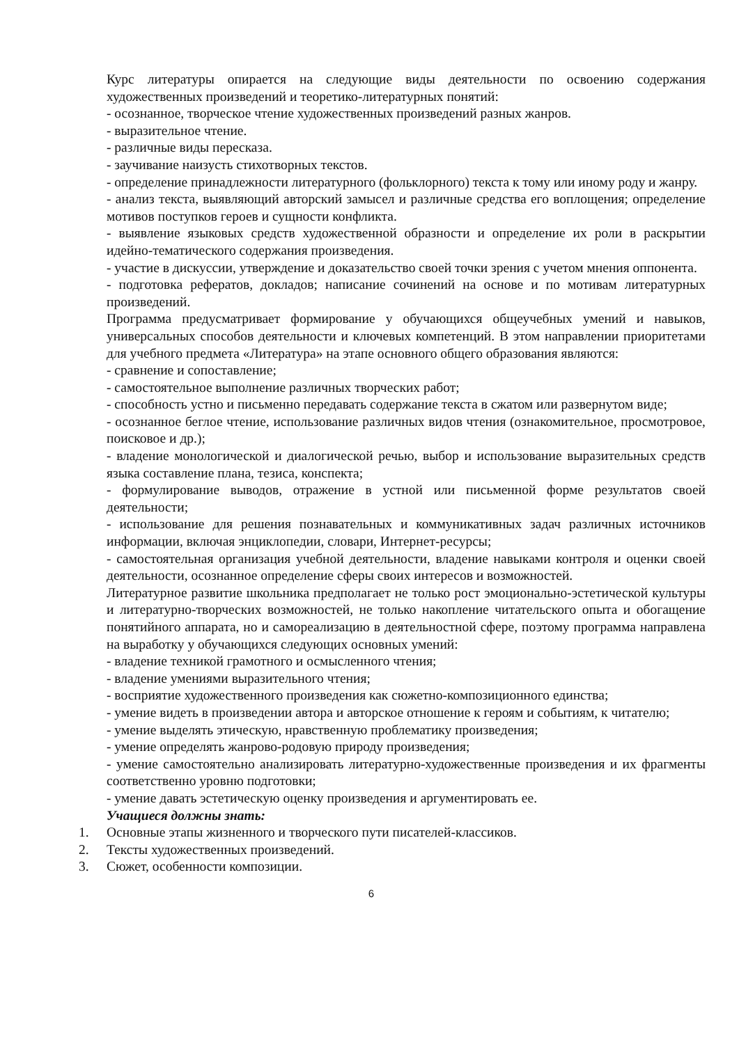Курс литературы опирается на следующие виды деятельности по освоению содержания художественных произведений и теоретико-литературных понятий:
- осознанное, творческое чтение художественных произведений разных жанров.
- выразительное чтение.
- различные виды пересказа.
- заучивание наизусть стихотворных текстов.
- определение принадлежности литературного (фольклорного) текста к тому или иному роду и жанру.
- анализ текста, выявляющий авторский замысел и различные средства его воплощения; определение мотивов поступков героев и сущности конфликта.
- выявление языковых средств художественной образности и определение их роли в раскрытии идейно-тематического содержания произведения.
- участие в дискуссии, утверждение и доказательство своей точки зрения с учетом мнения оппонента.
- подготовка рефератов, докладов; написание сочинений на основе и по мотивам литературных произведений.
Программа предусматривает формирование у обучающихся общеучебных умений и навыков, универсальных способов деятельности и ключевых компетенций. В этом направлении приоритетами для учебного предмета «Литература» на этапе основного общего образования являются:
- сравнение и сопоставление;
- самостоятельное выполнение различных творческих работ;
- способность устно и письменно передавать содержание текста в сжатом или развернутом виде;
- осознанное беглое чтение, использование различных видов чтения (ознакомительное, просмотровое, поисковое и др.);
- владение монологической и диалогической речью, выбор и использование выразительных средств языка составление плана, тезиса, конспекта;
- формулирование выводов, отражение в устной или письменной форме результатов своей деятельности;
- использование для решения познавательных и коммуникативных задач различных источников информации, включая энциклопедии, словари, Интернет-ресурсы;
- самостоятельная организация учебной деятельности, владение навыками контроля и оценки своей деятельности, осознанное определение сферы своих интересов и возможностей.
Литературное развитие школьника предполагает не только рост эмоционально-эстетической культуры и литературно-творческих возможностей, не только накопление читательского опыта и обогащение понятийного аппарата, но и самореализацию в деятельностной сфере, поэтому программа направлена на выработку у обучающихся следующих основных умений:
- владение техникой грамотного и осмысленного чтения;
- владение умениями выразительного чтения;
- восприятие художественного произведения как сюжетно-композиционного единства;
- умение видеть в произведении автора и авторское отношение к героям и событиям, к читателю;
- умение выделять этическую, нравственную проблематику произведения;
- умение определять жанрово-родовую природу произведения;
- умение самостоятельно анализировать литературно-художественные произведения и их фрагменты соответственно уровню подготовки;
- умение давать эстетическую оценку произведения и аргументировать ее.
Учащиеся должны знать:
1. Основные этапы жизненного и творческого пути писателей-классиков.
2. Тексты художественных произведений.
3. Сюжет, особенности композиции.
6